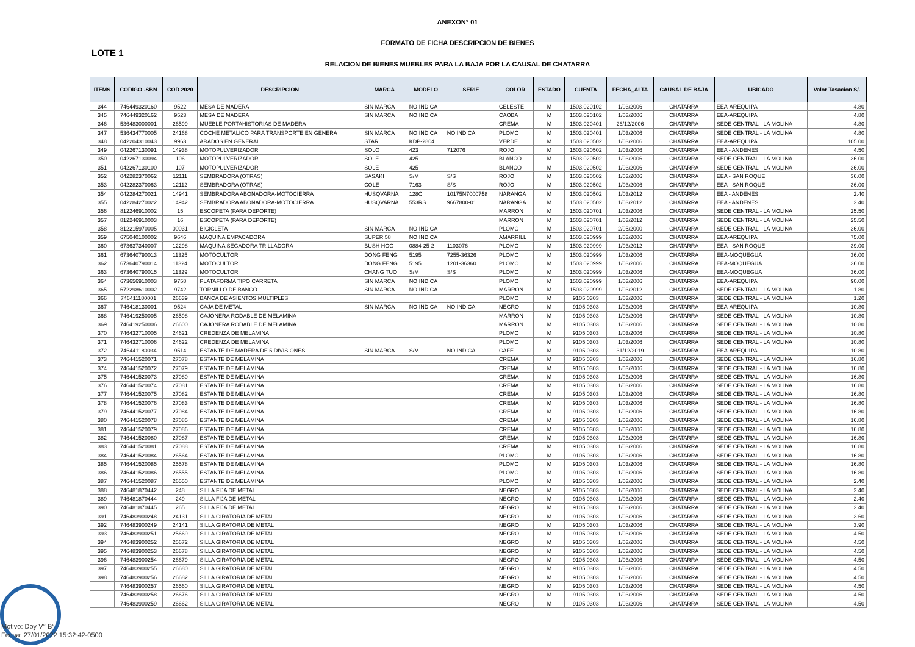ANEXON° 01
FORMATO DE FICHA DESCRIPCION DE BIENES
LOTE 1
RELACION DE BIENES MUEBLES PARA LA BAJA POR LA CAUSAL DE CHATARRA
| ITEMS | CODIGO -SBN | COD 2020 | DESCRIPCION | MARCA | MODELO | SERIE | COLOR | ESTADO | CUENTA | FECHA_ALTA | CAUSAL DE BAJA | UBICADO | Valor Tasacion S/. |
| --- | --- | --- | --- | --- | --- | --- | --- | --- | --- | --- | --- | --- | --- |
| 344 | 746449320160 | 9522 | MESA DE MADERA | SIN MARCA | NO INDICA | | CELESTE | M | 1503.020102 | 1/03/2006 | CHATARRA | EEA-AREQUIPA | 4.80 |
| 345 | 746449320162 | 9523 | MESA DE MADERA | SIN MARCA | NO INDICA | | CAOBA | M | 1503.020102 | 1/03/2006 | CHATARRA | EEA-AREQUIPA | 4.80 |
| 346 | 536483000001 | 26599 | MUEBLE PORTAHISTORIAS DE MADERA | | | | CREMA | M | 1503.020401 | 26/12/2006 | CHATARRA | SEDE CENTRAL - LA MOLINA | 4.80 |
| 347 | 536434770005 | 24168 | COCHE METALICO PARA TRANSPORTE EN GENERA | SIN MARCA | NO INDICA | NO INDICA | PLOMO | M | 1503.020401 | 1/03/2006 | CHATARRA | SEDE CENTRAL - LA MOLINA | 4.80 |
| 348 | 042204310043 | 9963 | ARADOS EN GENERAL | STAR | KDP-2804 | | VERDE | M | 1503.020502 | 1/03/2006 | CHATARRA | EEA-AREQUIPA | 105.00 |
| 349 | 042267130091 | 14938 | MOTOPULVERIZADOR | SOLO | 423 | 712076 | ROJO | M | 1503.020502 | 1/03/2006 | CHATARRA | EEA - ANDENES | 4.50 |
| 350 | 042267130094 | 106 | MOTOPULVERIZADOR | SOLE | 425 | | BLANCO | M | 1503.020502 | 1/03/2006 | CHATARRA | SEDE CENTRAL - LA MOLINA | 36.00 |
| 351 | 042267130100 | 107 | MOTOPULVERIZADOR | SOLE | 425 | | BLANCO | M | 1503.020502 | 1/03/2006 | CHATARRA | SEDE CENTRAL - LA MOLINA | 36.00 |
| 352 | 042282370062 | 12111 | SEMBRADORA (OTRAS) | SASAKI | S/M | S/S | ROJO | M | 1503.020502 | 1/03/2006 | CHATARRA | EEA - SAN ROQUE | 36.00 |
| 353 | 042282370063 | 12112 | SEMBRADORA (OTRAS) | COLE | 7163 | S/S | ROJO | M | 1503.020502 | 1/03/2006 | CHATARRA | EEA - SAN ROQUE | 36.00 |
| 354 | 042284270021 | 14941 | SEMBRADORA ABONADORA-MOTOCIERRA | HUSQVARNA | 128C | 10175N7000758 | NARANGA | M | 1503.020502 | 1/03/2012 | CHATARRA | EEA - ANDENES | 2.40 |
| 355 | 042284270022 | 14942 | SEMBRADORA ABONADORA-MOTOCIERRA | HUSQVARNA | 553RS | 9667800-01 | NARANGA | M | 1503.020502 | 1/03/2012 | CHATARRA | EEA - ANDENES | 2.40 |
| 356 | 812246910002 | 15 | ESCOPETA (PARA DEPORTE) | | | | MARRON | M | 1503.020701 | 1/03/2006 | CHATARRA | SEDE CENTRAL - LA MOLINA | 25.50 |
| 357 | 812246910003 | 16 | ESCOPETA (PARA DEPORTE) | | | | MARRON | M | 1503.020701 | 1/03/2012 | CHATARRA | SEDE CENTRAL - LA MOLINA | 25.50 |
| 358 | 812215970005 | 00031 | BICICLETA | SIN MARCA | NO INDICA | | PLOMO | M | 1503.020701 | 2/05/2000 | CHATARRA | SEDE CENTRAL - LA MOLINA | 36.00 |
| 359 | 675040100002 | 9646 | MAQUINA EMPACADORA | SUPER 58 | NO INDICA | | AMARRILL | M | 1503.020999 | 1/03/2006 | CHATARRA | EEA-AREQUIPA | 75.00 |
| 360 | 673637340007 | 12298 | MAQUINA SEGADORA TRILLADORA | BUSH HOG | 0884-25-2 | 1103076 | PLOMO | M | 1503.020999 | 1/03/2012 | CHATARRA | EEA - SAN ROQUE | 39.00 |
| 361 | 673640790013 | 11325 | MOTOCULTOR | DONG FENG | 5195 | 7255-36326 | PLOMO | M | 1503.020999 | 1/03/2006 | CHATARRA | EEA-MOQUEGUA | 36.00 |
| 362 | 673640790014 | 11324 | MOTOCULTOR | DONG FENG | 5195 | 1201-36360 | PLOMO | M | 1503.020999 | 1/03/2006 | CHATARRA | EEA-MOQUEGUA | 36.00 |
| 363 | 673640790015 | 11329 | MOTOCULTOR | CHANG TUO | S/M | S/S | PLOMO | M | 1503.020999 | 1/03/2006 | CHATARRA | EEA-MOQUEGUA | 36.00 |
| 364 | 673656910003 | 9758 | PLATAFORMA TIPO CARRETA | SIN MARCA | NO INDICA | | PLOMO | M | 1503.020999 | 1/03/2006 | CHATARRA | EEA-AREQUIPA | 90.00 |
| 365 | 672298610002 | 9742 | TORNILLO DE BANCO | SIN MARCA | NO INDICA | | MARRON | M | 1503.020999 | 1/03/2012 | CHATARRA | SEDE CENTRAL - LA MOLINA | 1.80 |
| 366 | 746411180001 | 26639 | BANCA DE ASIENTOS MULTIPLES | | | | PLOMO | M | 9105.0303 | 1/03/2006 | CHATARRA | SEDE CENTRAL - LA MOLINA | 1.20 |
| 367 | 746418130001 | 9524 | CAJA DE METAL | SIN MARCA | NO INDICA | NO INDICA | NEGRO | M | 9105.0303 | 1/03/2006 | CHATARRA | EEA-AREQUIPA | 10.80 |
| 368 | 746419250005 | 26598 | CAJONERA RODABLE DE MELAMINA | | | | MARRON | M | 9105.0303 | 1/03/2006 | CHATARRA | SEDE CENTRAL - LA MOLINA | 10.80 |
| 369 | 746419250006 | 26600 | CAJONERA RODABLE DE MELAMINA | | | | MARRON | M | 9105.0303 | 1/03/2006 | CHATARRA | SEDE CENTRAL - LA MOLINA | 10.80 |
| 370 | 746432710005 | 24621 | CREDENZA DE MELAMINA | | | | PLOMO | M | 9105.0303 | 1/03/2006 | CHATARRA | SEDE CENTRAL - LA MOLINA | 10.80 |
| 371 | 746432710006 | 24622 | CREDENZA DE MELAMINA | | | | PLOMO | M | 9105.0303 | 1/03/2006 | CHATARRA | SEDE CENTRAL - LA MOLINA | 10.80 |
| 372 | 746441180034 | 9514 | ESTANTE DE MADERA DE 5 DIVISIONES | SIN MARCA | S/M | NO INDICA | CAFÉ | M | 9105.0303 | 31/12/2019 | CHATARRA | EEA-AREQUIPA | 10.80 |
| 373 | 746441520071 | 27078 | ESTANTE DE MELAMINA | | | | CREMA | M | 9105.0303 | 1/03/2006 | CHATARRA | SEDE CENTRAL - LA MOLINA | 16.80 |
| 374 | 746441520072 | 27079 | ESTANTE DE MELAMINA | | | | CREMA | M | 9105.0303 | 1/03/2006 | CHATARRA | SEDE CENTRAL - LA MOLINA | 16.80 |
| 375 | 746441520073 | 27080 | ESTANTE DE MELAMINA | | | | CREMA | M | 9105.0303 | 1/03/2006 | CHATARRA | SEDE CENTRAL - LA MOLINA | 16.80 |
| 376 | 746441520074 | 27081 | ESTANTE DE MELAMINA | | | | CREMA | M | 9105.0303 | 1/03/2006 | CHATARRA | SEDE CENTRAL - LA MOLINA | 16.80 |
| 377 | 746441520075 | 27082 | ESTANTE DE MELAMINA | | | | CREMA | M | 9105.0303 | 1/03/2006 | CHATARRA | SEDE CENTRAL - LA MOLINA | 16.80 |
| 378 | 746441520076 | 27083 | ESTANTE DE MELAMINA | | | | CREMA | M | 9105.0303 | 1/03/2006 | CHATARRA | SEDE CENTRAL - LA MOLINA | 16.80 |
| 379 | 746441520077 | 27084 | ESTANTE DE MELAMINA | | | | CREMA | M | 9105.0303 | 1/03/2006 | CHATARRA | SEDE CENTRAL - LA MOLINA | 16.80 |
| 380 | 746441520078 | 27085 | ESTANTE DE MELAMINA | | | | CREMA | M | 9105.0303 | 1/03/2006 | CHATARRA | SEDE CENTRAL - LA MOLINA | 16.80 |
| 381 | 746441520079 | 27086 | ESTANTE DE MELAMINA | | | | CREMA | M | 9105.0303 | 1/03/2006 | CHATARRA | SEDE CENTRAL - LA MOLINA | 16.80 |
| 382 | 746441520080 | 27087 | ESTANTE DE MELAMINA | | | | CREMA | M | 9105.0303 | 1/03/2006 | CHATARRA | SEDE CENTRAL - LA MOLINA | 16.80 |
| 383 | 746441520081 | 27088 | ESTANTE DE MELAMINA | | | | CREMA | M | 9105.0303 | 1/03/2006 | CHATARRA | SEDE CENTRAL - LA MOLINA | 16.80 |
| 384 | 746441520084 | 26564 | ESTANTE DE MELAMINA | | | | PLOMO | M | 9105.0303 | 1/03/2006 | CHATARRA | SEDE CENTRAL - LA MOLINA | 16.80 |
| 385 | 746441520085 | 25578 | ESTANTE DE MELAMINA | | | | PLOMO | M | 9105.0303 | 1/03/2006 | CHATARRA | SEDE CENTRAL - LA MOLINA | 16.80 |
| 386 | 746441520086 | 26555 | ESTANTE DE MELAMINA | | | | PLOMO | M | 9105.0303 | 1/03/2006 | CHATARRA | SEDE CENTRAL - LA MOLINA | 16.80 |
| 387 | 746441520087 | 26550 | ESTANTE DE MELAMINA | | | | PLOMO | M | 9105.0303 | 1/03/2006 | CHATARRA | SEDE CENTRAL - LA MOLINA | 2.40 |
| 388 | 746481870442 | 248 | SILLA FIJA DE METAL | | | | NEGRO | M | 9105.0303 | 1/03/2006 | CHATARRA | SEDE CENTRAL - LA MOLINA | 2.40 |
| 389 | 746481870444 | 249 | SILLA FIJA DE METAL | | | | NEGRO | M | 9105.0303 | 1/03/2006 | CHATARRA | SEDE CENTRAL - LA MOLINA | 2.40 |
| 390 | 746481870445 | 265 | SILLA FIJA DE METAL | | | | NEGRO | M | 9105.0303 | 1/03/2006 | CHATARRA | SEDE CENTRAL - LA MOLINA | 2.40 |
| 391 | 746483900248 | 24131 | SILLA GIRATORIA DE METAL | | | | NEGRO | M | 9105.0303 | 1/03/2006 | CHATARRA | SEDE CENTRAL - LA MOLINA | 3.60 |
| 392 | 746483900249 | 24141 | SILLA GIRATORIA DE METAL | | | | NEGRO | M | 9105.0303 | 1/03/2006 | CHATARRA | SEDE CENTRAL - LA MOLINA | 3.90 |
| 393 | 746483900251 | 25669 | SILLA GIRATORIA DE METAL | | | | NEGRO | M | 9105.0303 | 1/03/2006 | CHATARRA | SEDE CENTRAL - LA MOLINA | 4.50 |
| 394 | 746483900252 | 25672 | SILLA GIRATORIA DE METAL | | | | NEGRO | M | 9105.0303 | 1/03/2006 | CHATARRA | SEDE CENTRAL - LA MOLINA | 4.50 |
| 395 | 746483900253 | 26678 | SILLA GIRATORIA DE METAL | | | | NEGRO | M | 9105.0303 | 1/03/2006 | CHATARRA | SEDE CENTRAL - LA MOLINA | 4.50 |
| 396 | 746483900254 | 26679 | SILLA GIRATORIA DE METAL | | | | NEGRO | M | 9105.0303 | 1/03/2006 | CHATARRA | SEDE CENTRAL - LA MOLINA | 4.50 |
| 397 | 746483900255 | 26680 | SILLA GIRATORIA DE METAL | | | | NEGRO | M | 9105.0303 | 1/03/2006 | CHATARRA | SEDE CENTRAL - LA MOLINA | 4.50 |
| 398 | 746483900256 | 26682 | SILLA GIRATORIA DE METAL | | | | NEGRO | M | 9105.0303 | 1/03/2006 | CHATARRA | SEDE CENTRAL - LA MOLINA | 4.50 |
| | 746483900257 | 26560 | SILLA GIRATORIA DE METAL | | | | NEGRO | M | 9105.0303 | 1/03/2006 | CHATARRA | SEDE CENTRAL - LA MOLINA | 4.50 |
| | 746483900258 | 26676 | SILLA GIRATORIA DE METAL | | | | NEGRO | M | 9105.0303 | 1/03/2006 | CHATARRA | SEDE CENTRAL - LA MOLINA | 4.50 |
| | 746483900259 | 26662 | SILLA GIRATORIA DE METAL | | | | NEGRO | M | 9105.0303 | 1/03/2006 | CHATARRA | SEDE CENTRAL - LA MOLINA | 4.50 |
Motivo: Doy V° B°
Fecha: 27/01/2022 15:32:42-0500